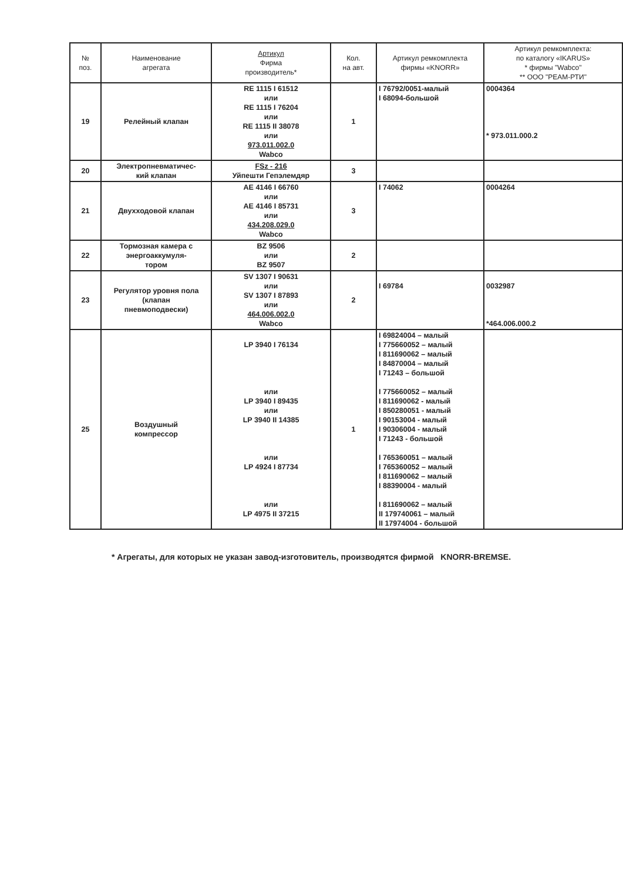| № поз. | Наименование агрегата | Артикул Фирма производитель* | Кол. на авт. | Артикул ремкомплекта фирмы «KNORR» | Артикул ремкомплекта: по каталогу «IKARUS» * фирмы "Wabco" ** ООО "РЕАМ-РТИ" |
| --- | --- | --- | --- | --- | --- |
| 19 | Релейный клапан | RE 1115 I 61512 или RE 1115 I 76204 или RE 1115 II 38078 или 973.011.002.0 Wabco | 1 | I 76792/0051-малый I 68094-большой | 0004364 * 973.011.000.2 |
| 20 | Электропневматичес- кий клапан | FSz - 216 Уйпешти Гепэлемдяр | 3 | | |
| 21 | Двухходовой клапан | AE 4146 I 66760 или AE 4146 I 85731 или 434.208.029.0 Wabco | 3 | I 74062 | 0004264 |
| 22 | Тормозная камера с энергоаккумуля- тором | BZ 9506 или BZ 9507 | 2 | | |
| 23 | Регулятор уровня пола (клапан пневмоподвески) | SV 1307 I 90631 или SV 1307 I 87893 или 464.006.002.0 Wabco | 2 | I 69784 | 0032987 *464.006.000.2 |
| 25 | Воздушный компрессор | LP 3940 I 76134 или LP 3940 I 89435 или LP 3940 II 14385 или LP 4924 I 87734 или LP 4975 II 37215 | 1 | I 69824004 – малый I 775660052 – малый I 811690062 – малый I 84870004 – малый I 71243 – большой I 775660052 – малый I 811690062 - малый I 850280051 - малый I 90153004 - малый I 90306004 - малый I 71243 - большой I 765360051 – малый I 765360052 – малый I 811690062 – малый I 88390004 - малый I 811690062 – малый II 179740061 – малый II 17974004 - большой | |
* Агрегаты, для которых не указан завод-изготовитель, производятся фирмой KNORR-BREMSE.